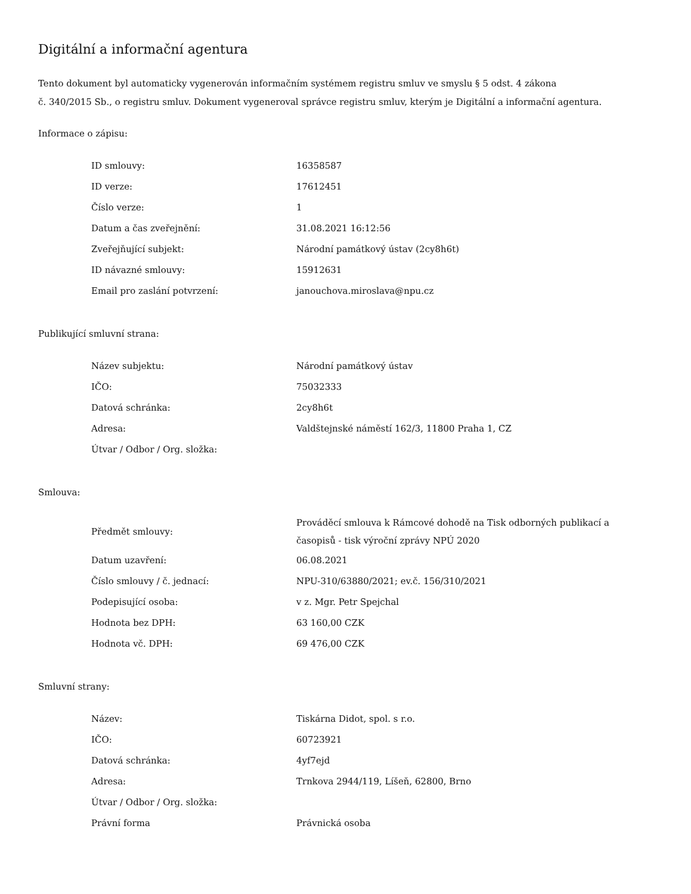Digitální a informační agentura
Tento dokument byl automaticky vygenerován informačním systémem registru smluv ve smyslu § 5 odst. 4 zákona
č. 340/2015 Sb., o registru smluv. Dokument vygeneroval správce registru smluv, kterým je Digitální a informační agentura.
Informace o zápisu:
| ID smlouvy: | 16358587 |
| ID verze: | 17612451 |
| Číslo verze: | 1 |
| Datum a čas zveřejnění: | 31.08.2021 16:12:56 |
| Zveřejňující subjekt: | Národní památkový ústav (2cy8h6t) |
| ID návazné smlouvy: | 15912631 |
| Email pro zaslání potvrzení: | janouchova.miroslava@npu.cz |
Publikující smluvní strana:
| Název subjektu: | Národní památkový ústav |
| IČO: | 75032333 |
| Datová schránka: | 2cy8h6t |
| Adresa: | Valdštejnské náměstí 162/3, 11800 Praha 1, CZ |
| Útvar / Odbor / Org. složka: | |
Smlouva:
| Předmět smlouvy: | Prováděcí smlouva k Rámcové dohodě na Tisk odborných publikací a časopisů - tisk výroční zprávy NPÚ 2020 |
| Datum uzavření: | 06.08.2021 |
| Číslo smlouvy / č. jednací: | NPU-310/63880/2021; ev.č. 156/310/2021 |
| Podepisující osoba: | v z. Mgr. Petr Spejchal |
| Hodnota bez DPH: | 63 160,00 CZK |
| Hodnota vč. DPH: | 69 476,00 CZK |
Smluvní strany:
| Název: | Tiskárna Didot, spol. s r.o. |
| IČO: | 60723921 |
| Datová schránka: | 4yf7ejd |
| Adresa: | Trnkova 2944/119, Líšeň, 62800, Brno |
| Útvar / Odbor / Org. složka: | |
| Právní forma | Právnická osoba |